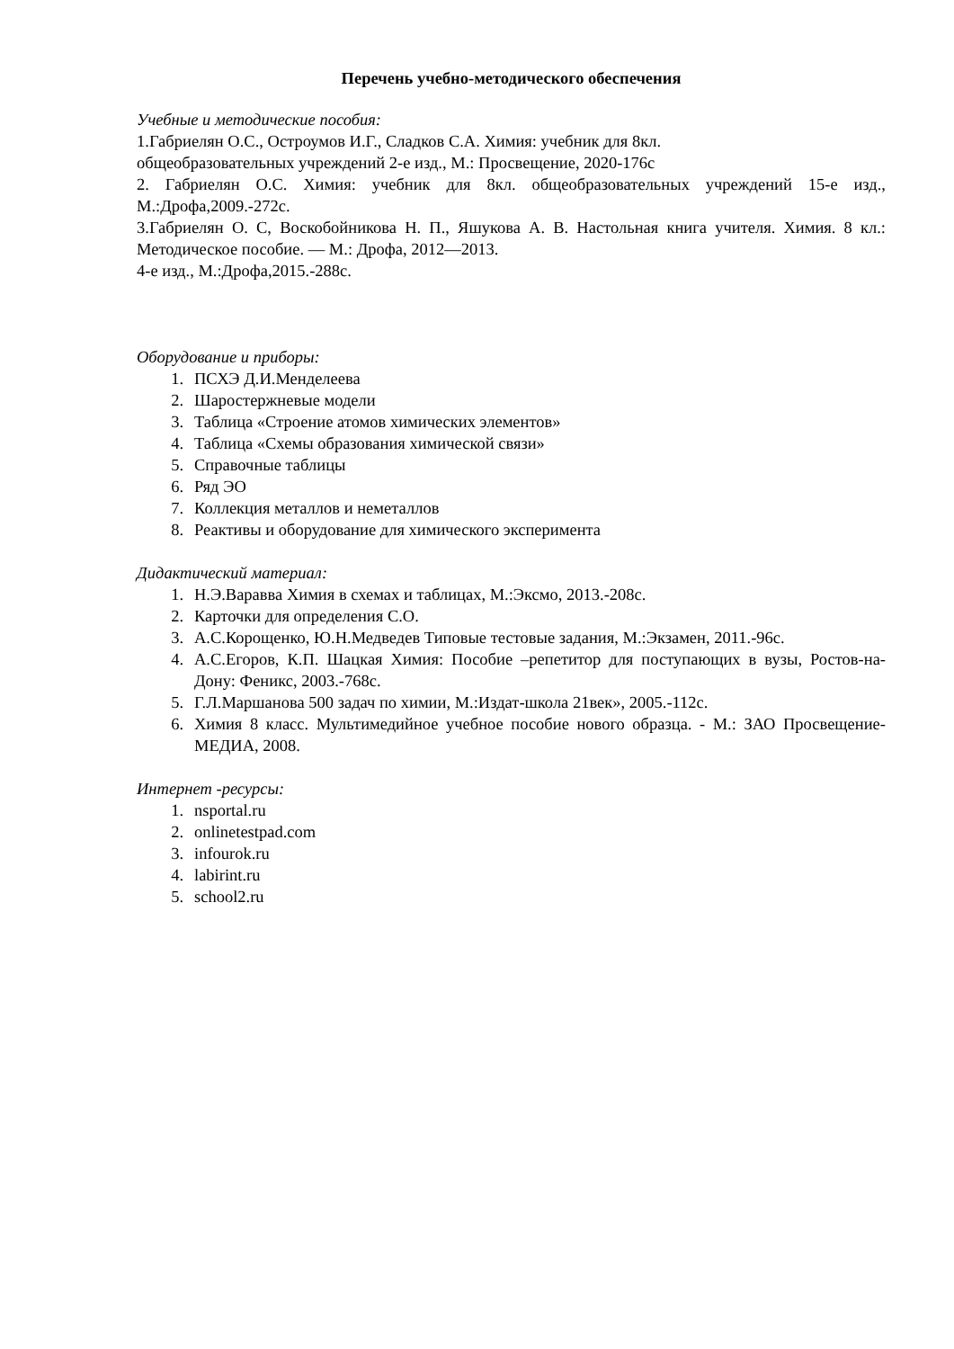Перечень учебно-методического обеспечения
Учебные и методические пособия:
1.Габриелян О.С., Остроумов И.Г., Сладков С.А. Химия: учебник для 8кл.
общеобразовательных учреждений 2-е изд., М.: Просвещение, 2020-176с
2. Габриелян О.С. Химия: учебник для 8кл. общеобразовательных учреждений 15-е изд., М.:Дрофа,2009.-272с.
3.Габриелян О. С, Воскобойникова Н. П., Яшукова А. В. Настольная книга учителя. Химия. 8 кл.: Методическое пособие. — М.: Дрофа, 2012—2013.
4-е изд., М.:Дрофа,2015.-288с.
Оборудование и приборы:
1. ПСХЭ Д.И.Менделеева
2. Шаростержневые модели
3. Таблица «Строение атомов химических элементов»
4. Таблица «Схемы образования химической связи»
5. Справочные таблицы
6. Ряд ЭО
7. Коллекция металлов и неметаллов
8. Реактивы и оборудование для химического эксперимента
Дидактический материал:
1. Н.Э.Варавва Химия в схемах и таблицах, М.:Эксмо, 2013.-208с.
2. Карточки для определения С.О.
3. А.С.Корощенко, Ю.Н.Медведев Типовые тестовые задания, М.:Экзамен, 2011.-96с.
4. А.С.Егоров, К.П. Шацкая Химия: Пособие –репетитор для поступающих в вузы, Ростов-на-Дону: Феникс, 2003.-768с.
5. Г.Л.Маршанова 500 задач по химии, М.:Издат-школа 21век», 2005.-112с.
6. Химия 8 класс. Мультимедийное учебное пособие нового образца. - М.: ЗАО Просвещение-МЕДИА, 2008.
Интернет -ресурсы:
1. nsportal.ru
2. onlinetestpad.com
3. infourok.ru
4. labirint.ru
5. school2.ru